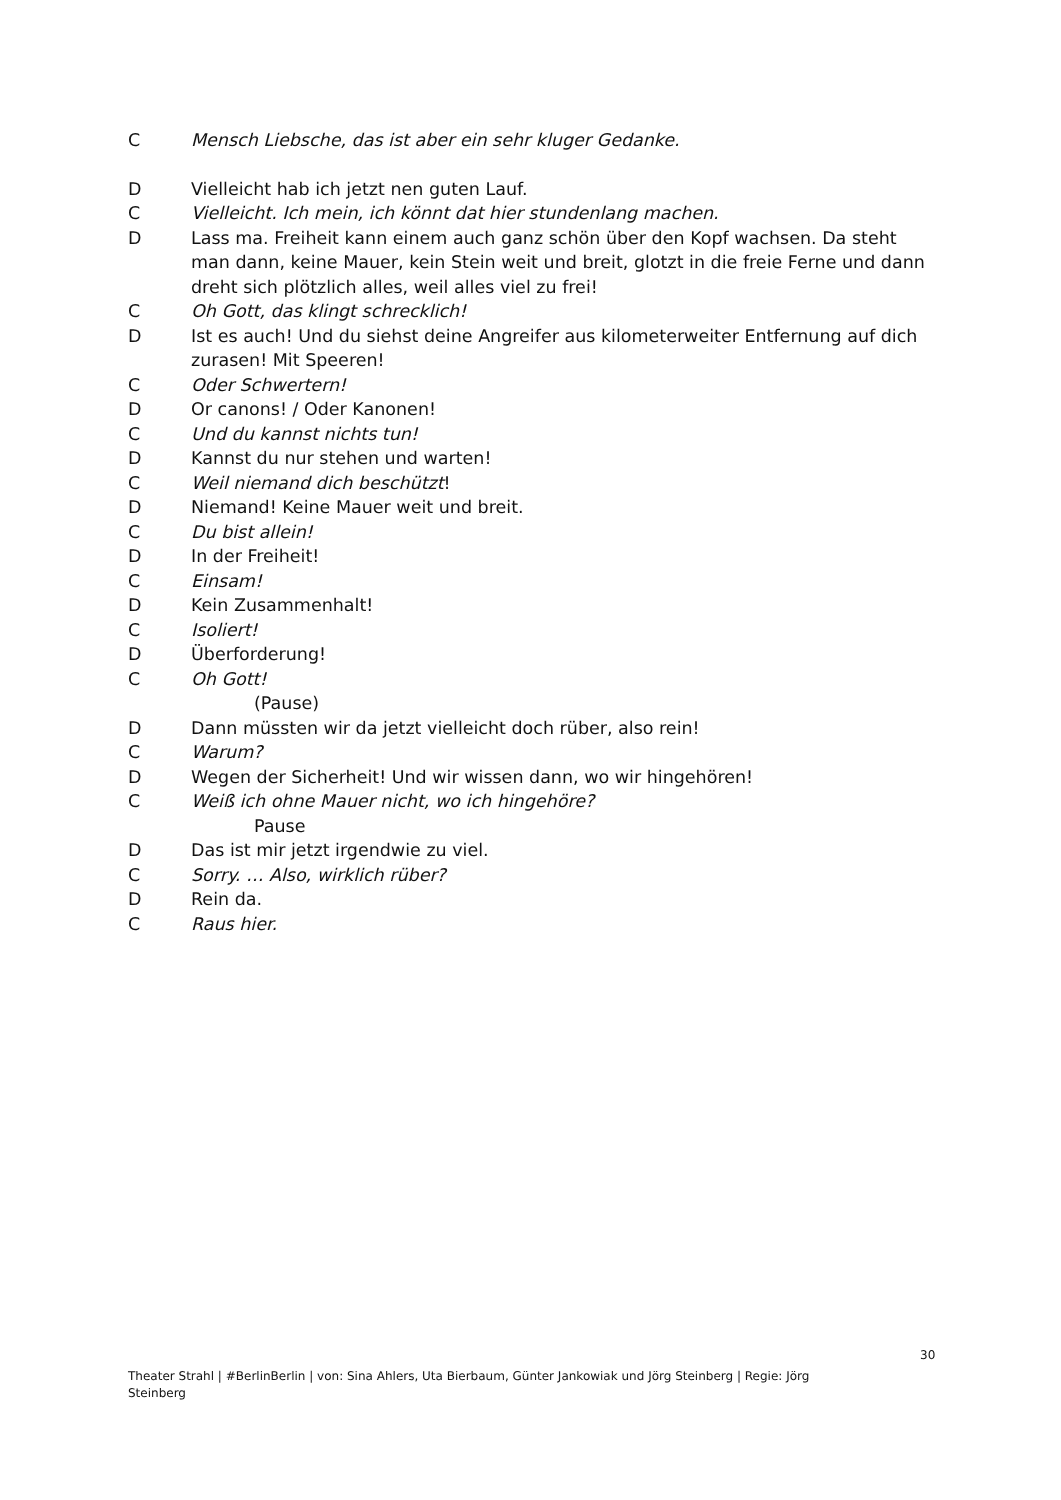C Mensch Liebsche, das ist aber ein sehr kluger Gedanke.
D Vielleicht hab ich jetzt nen guten Lauf.
C Vielleicht. Ich mein, ich könnt dat hier stundenlang machen.
D Lass ma. Freiheit kann einem auch ganz schön über den Kopf wachsen. Da steht man dann, keine Mauer, kein Stein weit und breit, glotzt in die freie Ferne und dann dreht sich plötzlich alles, weil alles viel zu frei!
C Oh Gott, das klingt schrecklich!
D Ist es auch! Und du siehst deine Angreifer aus kilometerweiter Entfernung auf dich zurasen! Mit Speeren!
C Oder Schwertern!
D Or canons! / Oder Kanonen!
C Und du kannst nichts tun!
D Kannst du nur stehen und warten!
C Weil niemand dich beschützt!
D Niemand! Keine Mauer weit und breit.
C Du bist allein!
D In der Freiheit!
C Einsam!
D Kein Zusammenhalt!
C Isoliert!
D Überforderung!
C Oh Gott!
(Pause)
D Dann müssten wir da jetzt vielleicht doch rüber, also rein!
C Warum?
D Wegen der Sicherheit! Und wir wissen dann, wo wir hingehören!
C Weiß ich ohne Mauer nicht, wo ich hingehöre?
Pause
D Das ist mir jetzt irgendwie zu viel.
C Sorry. … Also, wirklich rüber?
D Rein da.
C Raus hier.
30
Theater Strahl | #BerlinBerlin | von: Sina Ahlers, Uta Bierbaum, Günter Jankowiak und Jörg Steinberg | Regie: Jörg Steinberg